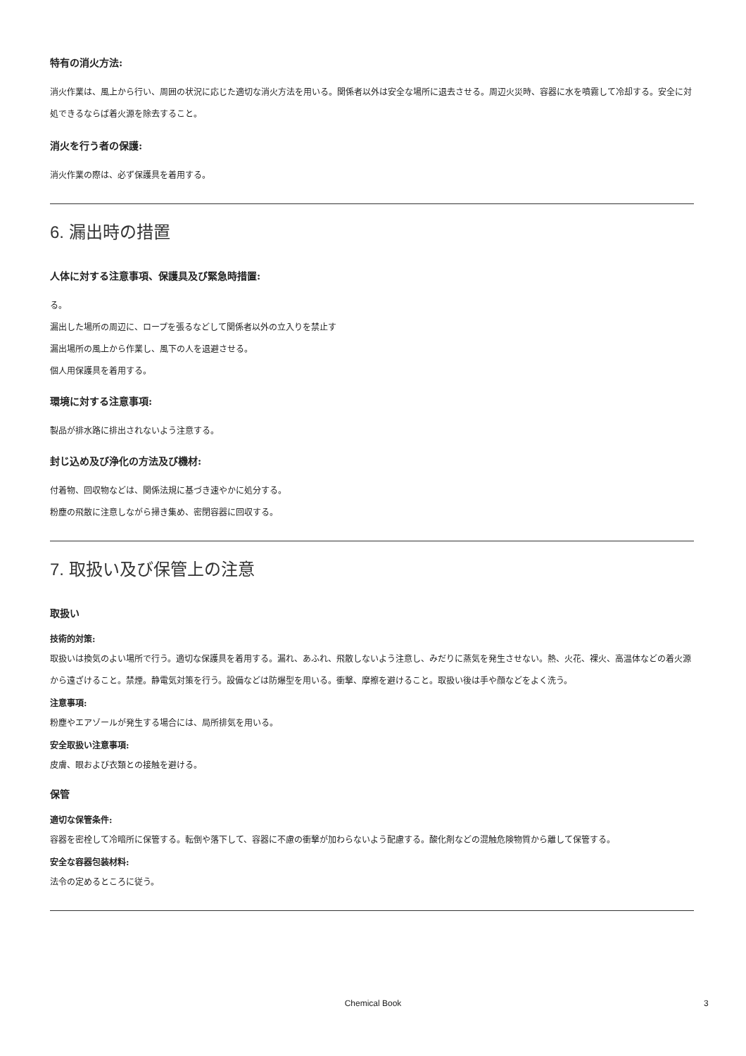特有の消火方法:
消火作業は、風上から行い、周囲の状況に応じた適切な消火方法を用いる。関係者以外は安全な場所に退去させる。周辺火災時、容器に水を噴霧して冷却する。安全に対処できるならば着火源を除去すること。
消火を行う者の保護:
消火作業の際は、必ず保護具を着用する。
6. 漏出時の措置
人体に対する注意事項、保護具及び緊急時措置:
る。
漏出した場所の周辺に、ロープを張るなどして関係者以外の立入りを禁止す
漏出場所の風上から作業し、風下の人を退避させる。
個人用保護具を着用する。
環境に対する注意事項:
製品が排水路に排出されないよう注意する。
封じ込め及び浄化の方法及び機材:
付着物、回収物などは、関係法規に基づき速やかに処分する。
粉塵の飛散に注意しながら掃き集め、密閉容器に回収する。
7. 取扱い及び保管上の注意
取扱い
技術的対策:
取扱いは換気のよい場所で行う。適切な保護具を着用する。漏れ、あふれ、飛散しないよう注意し、みだりに蒸気を発生させない。熱、火花、裸火、高温体などの着火源から遠ざけること。禁煙。静電気対策を行う。設備などは防爆型を用いる。衝撃、摩擦を避けること。取扱い後は手や顔などをよく洗う。
注意事項:
粉塵やエアゾールが発生する場合には、局所排気を用いる。
安全取扱い注意事項:
皮膚、眼および衣類との接触を避ける。
保管
適切な保管条件:
容器を密栓して冷暗所に保管する。転倒や落下して、容器に不慮の衝撃が加わらないよう配慮する。酸化剤などの混触危険物質から離して保管する。
安全な容器包装材料:
法令の定めるところに従う。
Chemical Book 3